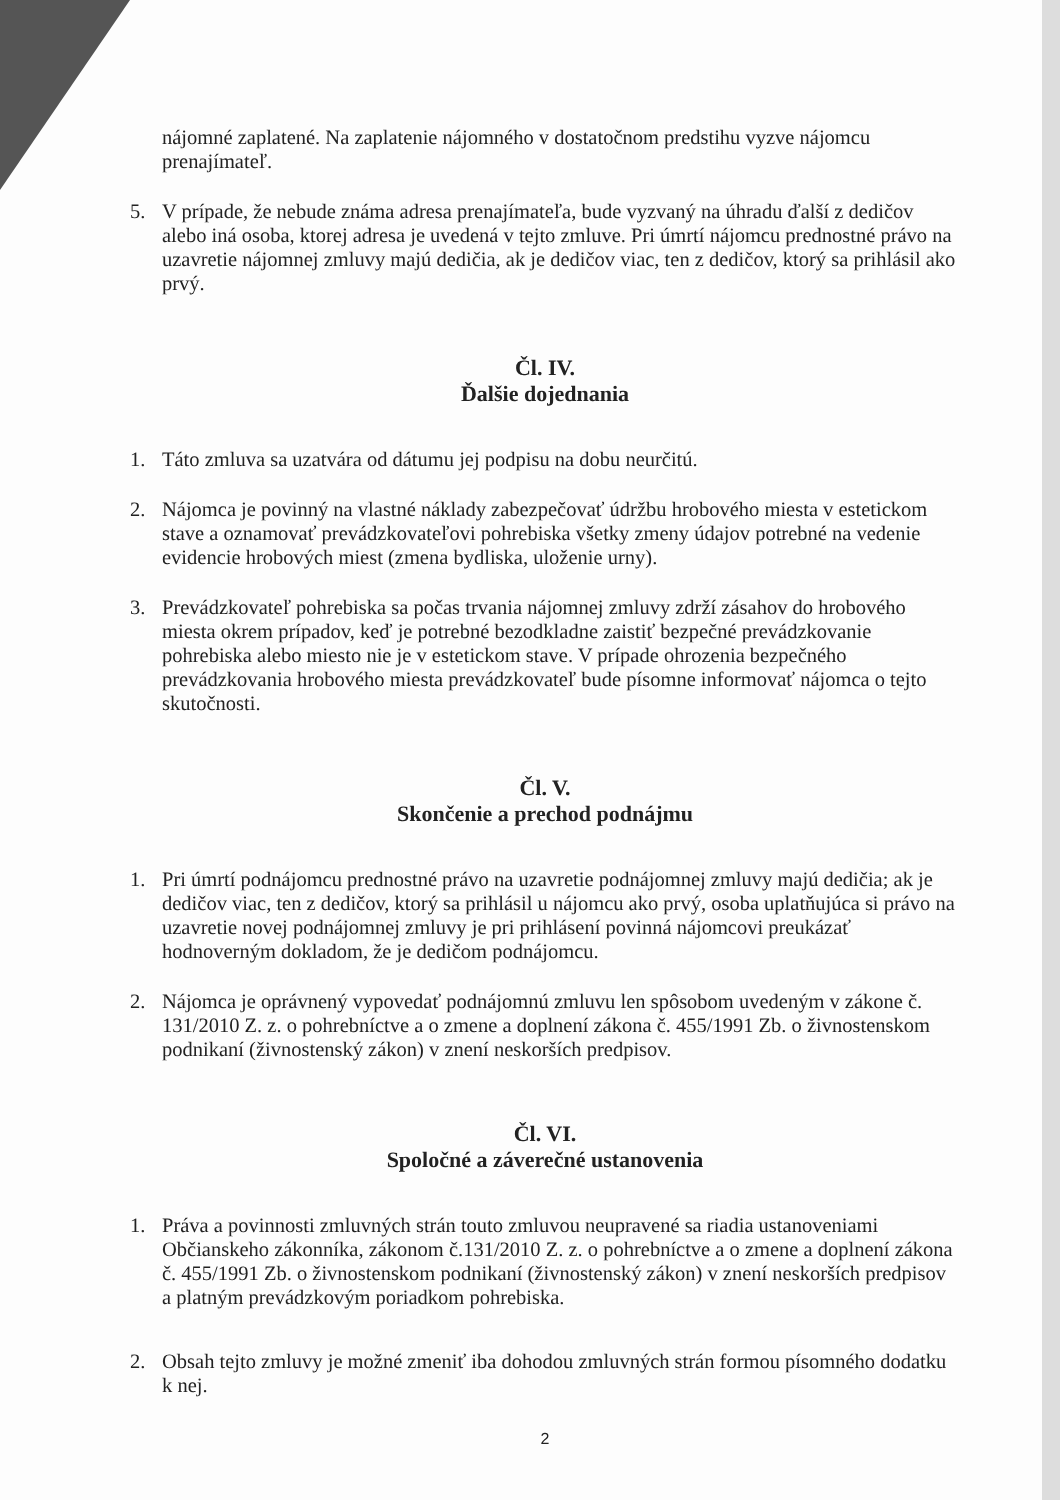nájomné zaplatené. Na zaplatenie nájomného v dostatočnom predstihu vyzve nájomcu prenajímateľ.
5. V prípade, že nebude známa adresa prenajímateľa, bude vyzvaný na úhradu ďalší z dedičov alebo iná osoba, ktorej adresa je uvedená v tejto zmluve. Pri úmrtí nájomcu prednostné právo na uzavretie nájomnej zmluvy majú dedičia, ak je dedičov viac, ten z dedičov, ktorý sa prihlásil ako prvý.
Čl. IV.
Ďalšie dojednania
1. Táto zmluva sa uzatvára od dátumu jej podpisu na dobu neurčitú.
2. Nájomca je povinný na vlastné náklady zabezpečovať údržbu hrobového miesta v estetickom stave a oznamovať prevádzkovateľovi pohrebiska všetky zmeny údajov potrebné na vedenie evidencie hrobových miest (zmena bydliska, uloženie urny).
3. Prevádzkovateľ pohrebiska sa počas trvania nájomnej zmluvy zdrží zásahov do hrobového miesta okrem prípadov, keď je potrebné bezodkladne zaistiť bezpečné prevádzkovanie pohrebiska alebo miesto nie je v estetickom stave. V prípade ohrozenia bezpečného prevádzkovania hrobového miesta prevádzkovateľ bude písomne informovať nájomca o tejto skutočnosti.
Čl. V.
Skončenie a prechod podnájmu
1. Pri úmrtí podnájomcu prednostné právo na uzavretie podnájomnej zmluvy majú dedičia; ak je dedičov viac, ten z dedičov, ktorý sa prihlásil u nájomcu ako prvý, osoba uplatňujúca si právo na uzavretie novej podnájomnej zmluvy je pri prihlásení povinná nájomcovi preukázať hodnoverným dokladom, že je dedičom podnájomcu.
2. Nájomca je oprávnený vypovedať podnájomnú zmluvu len spôsobom uvedeným v zákone č. 131/2010 Z. z. o pohrebníctve a o zmene a doplnení zákona č. 455/1991 Zb. o živnostenskom podnikaní (živnostenský zákon) v znení neskorších predpisov.
Čl. VI.
Spoločné a záverečné ustanovenia
1. Práva a povinnosti zmluvných strán touto zmluvou neupravené sa riadia ustanoveniami Občianskeho zákonníka, zákonom č.131/2010 Z. z. o pohrebníctve a o zmene a doplnení zákona č. 455/1991 Zb. o živnostenskom podnikaní (živnostenský zákon) v znení neskorších predpisov a platným prevádzkovým poriadkom pohrebiska.
2. Obsah tejto zmluvy je možné zmeniť iba dohodou zmluvných strán formou písomného dodatku k nej.
2